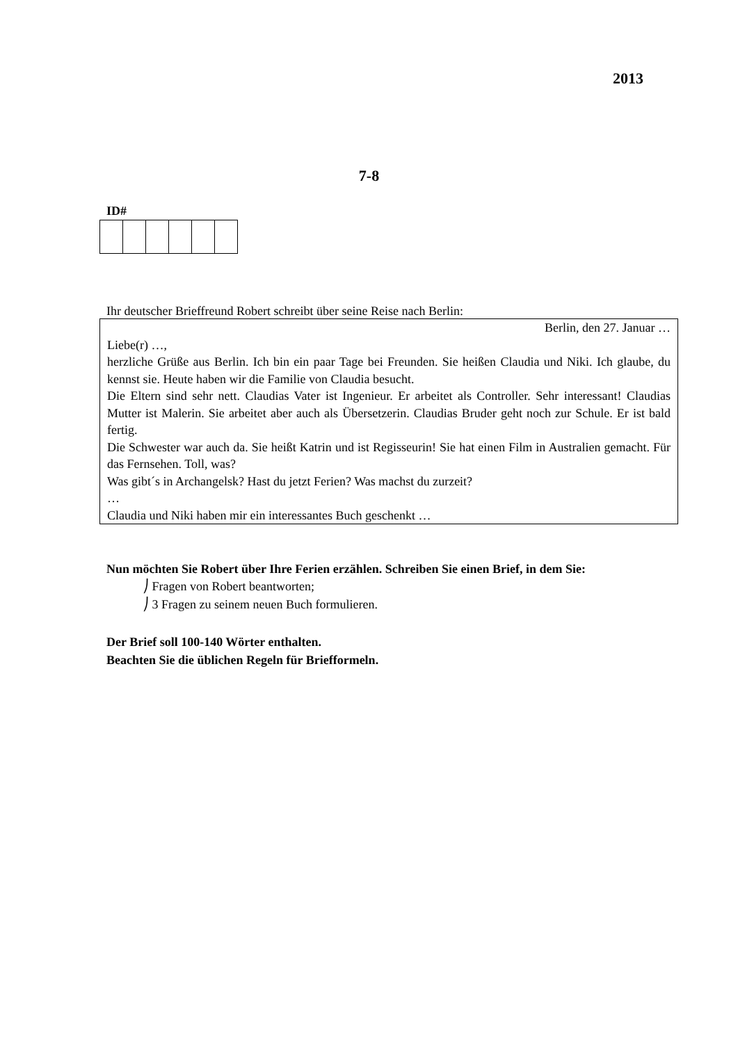2013
7-8
ID#
Ihr deutscher Brieffreund Robert schreibt über seine Reise nach Berlin:
Berlin, den 27. Januar …
Liebe(r) …,
herzliche Grüße aus Berlin. Ich bin ein paar Tage bei Freunden. Sie heißen Claudia und Niki. Ich glaube, du kennst sie. Heute haben wir die Familie von Claudia besucht.
Die Eltern sind sehr nett. Claudias Vater ist Ingenieur. Er arbeitet als Controller. Sehr interessant! Claudias Mutter ist Malerin. Sie arbeitet aber auch als Übersetzerin. Claudias Bruder geht noch zur Schule. Er ist bald fertig.
Die Schwester war auch da. Sie heißt Katrin und ist Regisseurin! Sie hat einen Film in Australien gemacht. Für das Fernsehen. Toll, was?
Was gibt´s in Archangelsk? Hast du jetzt Ferien? Was machst du zurzeit?
…
Claudia und Niki haben mir ein interessantes Buch geschenkt …
Nun möchten Sie Robert über Ihre Ferien erzählen. Schreiben Sie einen Brief, in dem Sie:
⎠ Fragen von Robert beantworten;
⎠ 3 Fragen zu seinem neuen Buch formulieren.
Der Brief soll 100-140 Wörter enthalten.
Beachten Sie die üblichen Regeln für Briefformeln.